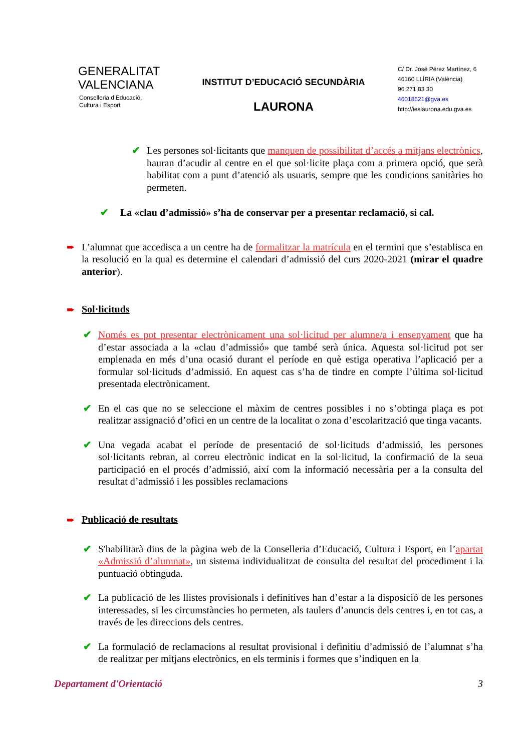GENERALITAT
VALENCIANA
Conselleria d’Educació,
Cultura i Esport
INSTITUT D’EDUCACIÓ SECUNDÀRIA
LAURONA
C/ Dr. José Pérez Martínez, 6
46160 LLÍRIA (València)
96 271 83 30
46018621@gva.es
http://ieslaurona.edu.gva.es
✔
Les persones sol·licitants que manquen de possibilitat d’accés a mitjans electrònics, hauran d’acudir al centre en el que sol·licite plaça com a primera opció, que serà habilitat com a punt d’atenció als usuaris, sempre que les condicions sanitàries ho permeten.
✔
La «clau d’admissió» s’ha de conservar per a presentar reclamació, si cal.
➨
L’alumnat que accedisca a un centre ha de formalitzar la matrícula en el termini que s’establisca en la resolució en la qual es determine el calendari d’admissió del curs 2020-2021 (mirar el quadre anterior).
➨ Sol·licituds
✔
Només es pot presentar electrònicament una sol·licitud per alumne/a i ensenyament que ha d’estar associada a la «clau d’admissió» que també serà única. Aquesta sol·licitud pot ser emplenada en més d’una ocasió durant el període en què estiga operativa l’aplicació per a formular sol·licituds d’admissió. En aquest cas s’ha de tindre en compte l’última sol·licitud presentada electrònicament.
✔
En el cas que no se seleccione el màxim de centres possibles i no s’obtinga plaça es pot realitzar assignació d’ofici en un centre de la localitat o zona d’escolarització que tinga vacants.
✔
Una vegada acabat el període de presentació de sol·licituds d’admissió, les persones sol·licitants rebran, al correu electrònic indicat en la sol·licitud, la confirmació de la seua participació en el procés d’admissió, així com la informació necessària per a la consulta del resultat d’admissió i les possibles reclamacions
➨ Publicació de resultats
✔
S'habilitarà dins de la pàgina web de la Conselleria d’Educació, Cultura i Esport, en l’apartat «Admissió d’alumnat», un sistema individualitzat de consulta del resultat del procediment i la puntuació obtinguda.
✔
La publicació de les llistes provisionals i definitives han d’estar a la disposició de les persones interessades, si les circumstàncies ho permeten, als taulers d’anuncis dels centres i, en tot cas, a través de les direccions dels centres.
✔
La formulació de reclamacions al resultat provisional i definitiu d’admissió de l’alumnat s’ha de realitzar per mitjans electrònics, en els terminis i formes que s’indiquen en la
Departament d'Orientació 3